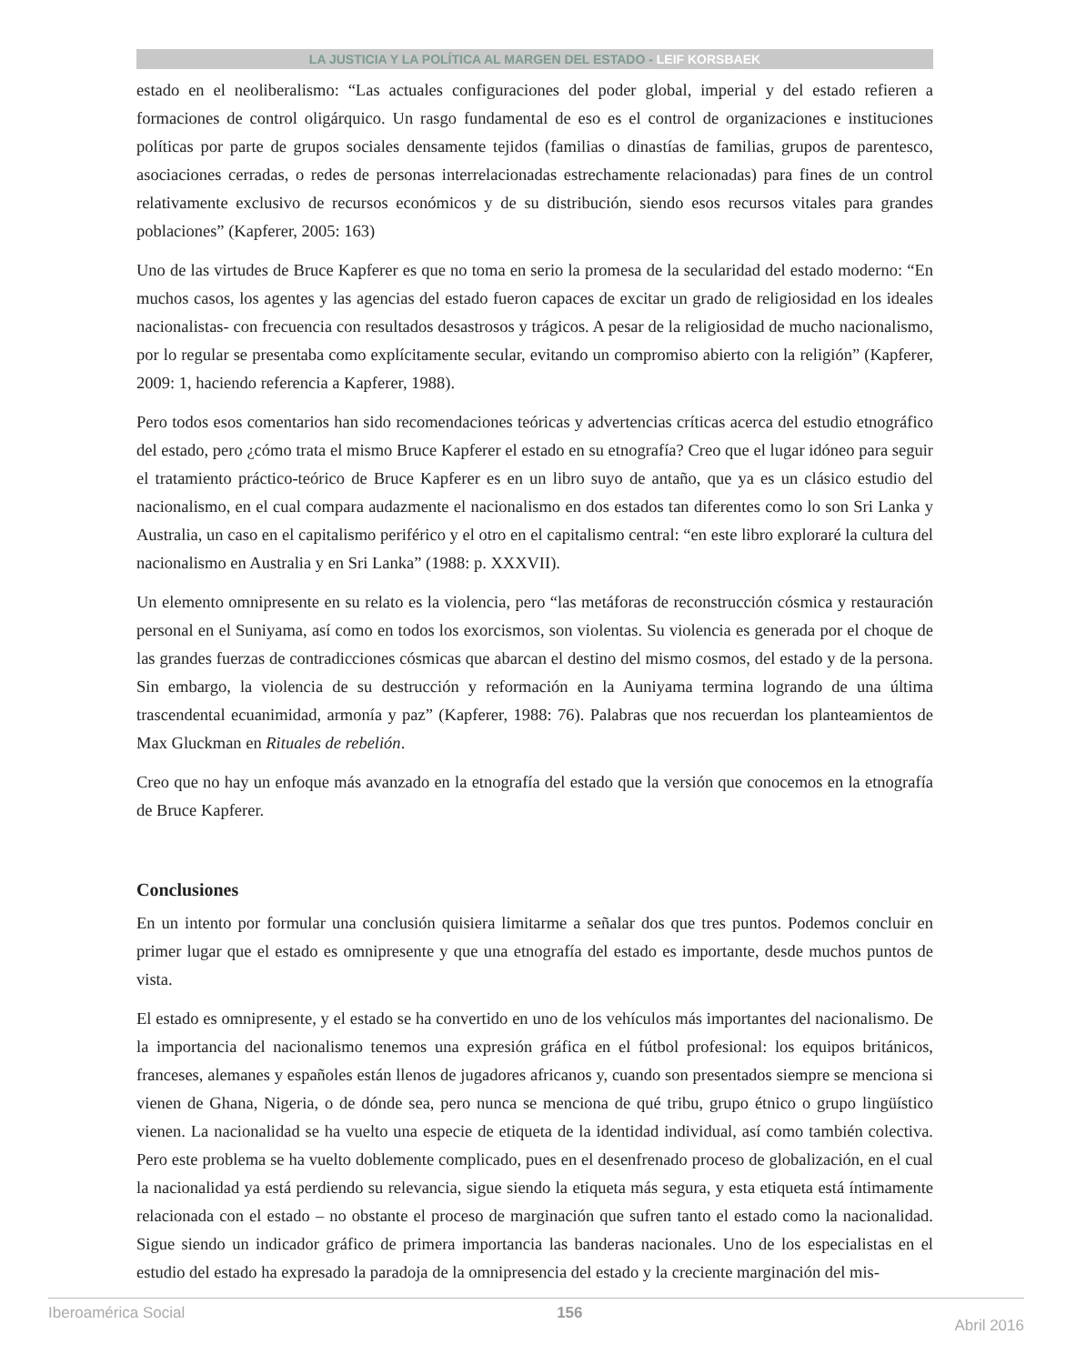LA JUSTICIA Y LA POLÍTICA AL MARGEN DEL ESTADO - LEIF KORSBAEK
estado en el neoliberalismo: “Las actuales configuraciones del poder global, imperial y del estado refieren a formaciones de control oligárquico. Un rasgo fundamental de eso es el control de organizaciones e instituciones políticas por parte de grupos sociales densamente tejidos (familias o dinastías de familias, grupos de parentesco, asociaciones cerradas, o redes de personas interrelacionadas estrechamente relacionadas) para fines de un control relativamente exclusivo de recursos económicos y de su distribución, siendo esos recursos vitales para grandes poblaciones” (Kapferer, 2005: 163)
Uno de las virtudes de Bruce Kapferer es que no toma en serio la promesa de la secularidad del estado moderno: “En muchos casos, los agentes y las agencias del estado fueron capaces de excitar un grado de religiosidad en los ideales nacionalistas- con frecuencia con resultados desastrosos y trágicos. A pesar de la religiosidad de mucho nacionalismo, por lo regular se presentaba como explícitamente secular, evitando un compromiso abierto con la religión” (Kapferer, 2009: 1, haciendo referencia a Kapferer, 1988).
Pero todos esos comentarios han sido recomendaciones teóricas y advertencias críticas acerca del estudio etnográfico del estado, pero ¿cómo trata el mismo Bruce Kapferer el estado en su etnografía? Creo que el lugar idóneo para seguir el tratamiento práctico-teórico de Bruce Kapferer es en un libro suyo de antaño, que ya es un clásico estudio del nacionalismo, en el cual compara audazmente el nacionalismo en dos estados tan diferentes como lo son Sri Lanka y Australia, un caso en el capitalismo periférico y el otro en el capitalismo central: “en este libro exploraré la cultura del nacionalismo en Australia y en Sri Lanka” (1988: p. XXXVII).
Un elemento omnipresente en su relato es la violencia, pero “las metáforas de reconstrucción cósmica y restauración personal en el Suniyama, así como en todos los exorcismos, son violentas. Su violencia es generada por el choque de las grandes fuerzas de contradicciones cósmicas que abarcan el destino del mismo cosmos, del estado y de la persona. Sin embargo, la violencia de su destrucción y reformación en la Auniyama termina logrando de una última trascendental ecuanimidad, armonía y paz” (Kapferer, 1988: 76). Palabras que nos recuerdan los planteamientos de Max Gluckman en Rituales de rebelión.
Creo que no hay un enfoque más avanzado en la etnografía del estado que la versión que conocemos en la etnografía de Bruce Kapferer.
Conclusiones
En un intento por formular una conclusión quisiera limitarme a señalar dos que tres puntos. Podemos concluir en primer lugar que el estado es omnipresente y que una etnografía del estado es importante, desde muchos puntos de vista.
El estado es omnipresente, y el estado se ha convertido en uno de los vehículos más importantes del nacionalismo. De la importancia del nacionalismo tenemos una expresión gráfica en el fútbol profesional: los equipos británicos, franceses, alemanes y españoles están llenos de jugadores africanos y, cuando son presentados siempre se menciona si vienen de Ghana, Nigeria, o de dónde sea, pero nunca se menciona de qué tribu, grupo étnico o grupo lingüístico vienen. La nacionalidad se ha vuelto una especie de etiqueta de la identidad individual, así como también colectiva. Pero este problema se ha vuelto doblemente complicado, pues en el desenfrenado proceso de globalización, en el cual la nacionalidad ya está perdiendo su relevancia, sigue siendo la etiqueta más segura, y esta etiqueta está íntimamente relacionada con el estado – no obstante el proceso de marginación que sufren tanto el estado como la nacionalidad. Sigue siendo un indicador gráfico de primera importancia las banderas nacionales. Uno de los especialistas en el estudio del estado ha expresado la paradoja de la omnipresencia del estado y la creciente marginación del mis-
Iberoamérica Social 156 Abril 2016